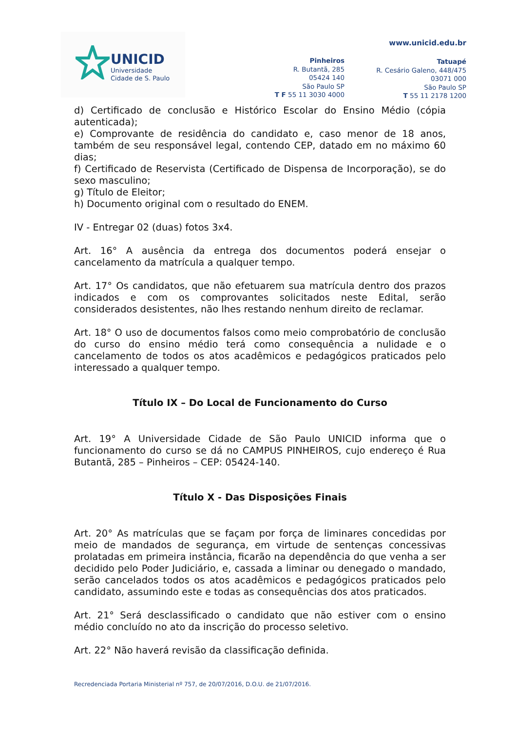UNICID
Universidade
Cidade de S. Paulo
www.unicid.edu.br
Pinheiros
R. Butantã, 285
05424 140
São Paulo SP
T F 55 11 3030 4000
Tatuapé
R. Cesário Galeno, 448/475
03071 000
São Paulo SP
T 55 11 2178 1200
d) Certificado de conclusão e Histórico Escolar do Ensino Médio (cópia autenticada);
e) Comprovante de residência do candidato e, caso menor de 18 anos, também de seu responsável legal, contendo CEP, datado em no máximo 60 dias;
f) Certificado de Reservista (Certificado de Dispensa de Incorporação), se do sexo masculino;
g) Título de Eleitor;
h) Documento original com o resultado do ENEM.
IV - Entregar 02 (duas) fotos 3x4.
Art. 16° A ausência da entrega dos documentos poderá ensejar o cancelamento da matrícula a qualquer tempo.
Art. 17° Os candidatos, que não efetuarem sua matrícula dentro dos prazos indicados e com os comprovantes solicitados neste Edital, serão considerados desistentes, não lhes restando nenhum direito de reclamar.
Art. 18° O uso de documentos falsos como meio comprobatório de conclusão do curso do ensino médio terá como consequência a nulidade e o cancelamento de todos os atos acadêmicos e pedagógicos praticados pelo interessado a qualquer tempo.
Título IX – Do Local de Funcionamento do Curso
Art. 19° A Universidade Cidade de São Paulo UNICID informa que o funcionamento do curso se dá no CAMPUS PINHEIROS, cujo endereço é Rua Butantã, 285 – Pinheiros – CEP: 05424-140.
Título X - Das Disposições Finais
Art. 20° As matrículas que se façam por força de liminares concedidas por meio de mandados de segurança, em virtude de sentenças concessivas prolatadas em primeira instância, ficarão na dependência do que venha a ser decidido pelo Poder Judiciário, e, cassada a liminar ou denegado o mandado, serão cancelados todos os atos acadêmicos e pedagógicos praticados pelo candidato, assumindo este e todas as consequências dos atos praticados.
Art. 21° Será desclassificado o candidato que não estiver com o ensino médio concluído no ato da inscrição do processo seletivo.
Art. 22° Não haverá revisão da classificação definida.
Recredenciada Portaria Ministerial nº 757, de 20/07/2016, D.O.U. de 21/07/2016.